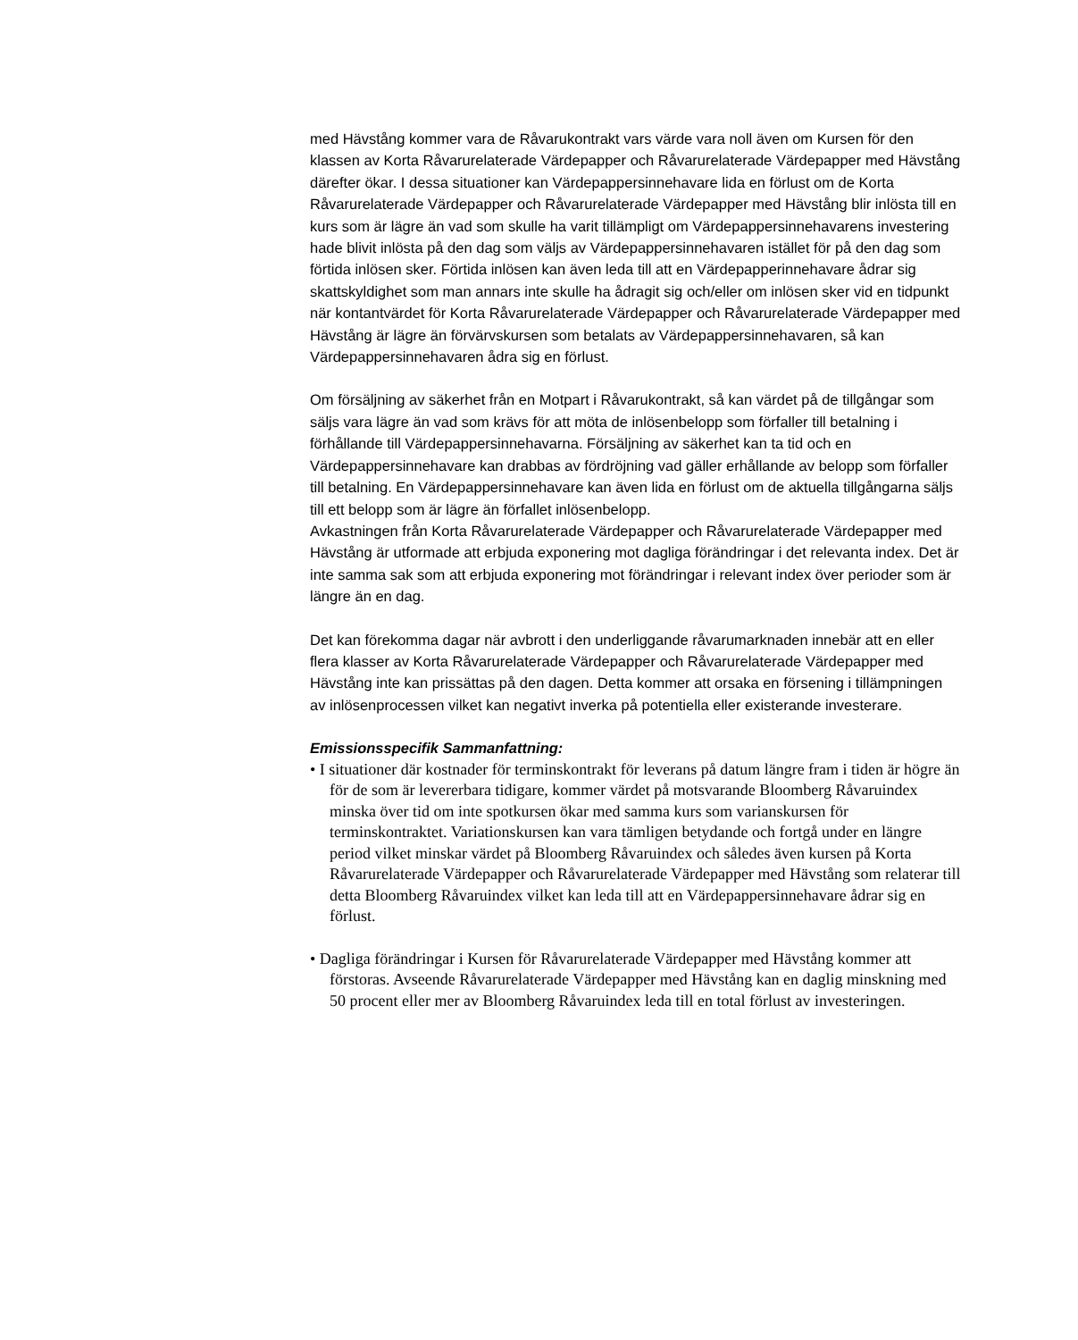med Hävstång kommer vara de Råvarukontrakt vars värde vara noll även om Kursen för den klassen av Korta Råvarurelaterade Värdepapper och Råvarurelaterade Värdepapper med Hävstång därefter ökar. I dessa situationer kan Värdepappersinnehavare lida en förlust om de Korta Råvarurelaterade Värdepapper och Råvarurelaterade Värdepapper med Hävstång blir inlösta till en kurs som är lägre än vad som skulle ha varit tillämpligt om Värdepappersinnehavarens investering hade blivit inlösta på den dag som väljs av Värdepappersinnehavaren istället för på den dag som förtida inlösen sker. Förtida inlösen kan även leda till att en Värdepapperinnehavare ådrar sig skattskyldighet som man annars inte skulle ha ådragit sig och/eller om inlösen sker vid en tidpunkt när kontantvärdet för Korta Råvarurelaterade Värdepapper och Råvarurelaterade Värdepapper med Hävstång är lägre än förvärvskursen som betalats av Värdepappersinnehavaren, så kan Värdepappersinnehavaren ådra sig en förlust.
Om försäljning av säkerhet från en Motpart i Råvarukontrakt, så kan värdet på de tillgångar som säljs vara lägre än vad som krävs för att möta de inlösenbelopp som förfaller till betalning i förhållande till Värdepappersinnehavarna. Försäljning av säkerhet kan ta tid och en Värdepappersinnehavare kan drabbas av fördröjning vad gäller erhållande av belopp som förfaller till betalning. En Värdepappersinnehavare kan även lida en förlust om de aktuella tillgångarna säljs till ett belopp som är lägre än förfallet inlösenbelopp.
Avkastningen från Korta Råvarurelaterade Värdepapper och Råvarurelaterade Värdepapper med Hävstång är utformade att erbjuda exponering mot dagliga förändringar i det relevanta index. Det är inte samma sak som att erbjuda exponering mot förändringar i relevant index över perioder som är längre än en dag.
Det kan förekomma dagar när avbrott i den underliggande råvarumarknaden innebär att en eller flera klasser av Korta Råvarurelaterade Värdepapper och Råvarurelaterade Värdepapper med Hävstång inte kan prissättas på den dagen. Detta kommer att orsaka en försening i tillämpningen av inlösenprocessen vilket kan negativt inverka på potentiella eller existerande investerare.
Emissionsspecifik Sammanfattning:
• I situationer där kostnader för terminskontrakt för leverans på datum längre fram i tiden är högre än för de som är levererbara tidigare, kommer värdet på motsvarande Bloomberg Råvaruindex minska över tid om inte spotkursen ökar med samma kurs som varianskursen för terminskontraktet. Variationskursen kan vara tämligen betydande och fortgå under en längre period vilket minskar värdet på Bloomberg Råvaruindex och således även kursen på Korta Råvarurelaterade Värdepapper och Råvarurelaterade Värdepapper med Hävstång som relaterar till detta Bloomberg Råvaruindex vilket kan leda till att en Värdepappersinnehavare ådrar sig en förlust.
• Dagliga förändringar i Kursen för Råvarurelaterade Värdepapper med Hävstång kommer att förstoras. Avseende Råvarurelaterade Värdepapper med Hävstång kan en daglig minskning med 50 procent eller mer av Bloomberg Råvaruindex leda till en total förlust av investeringen.